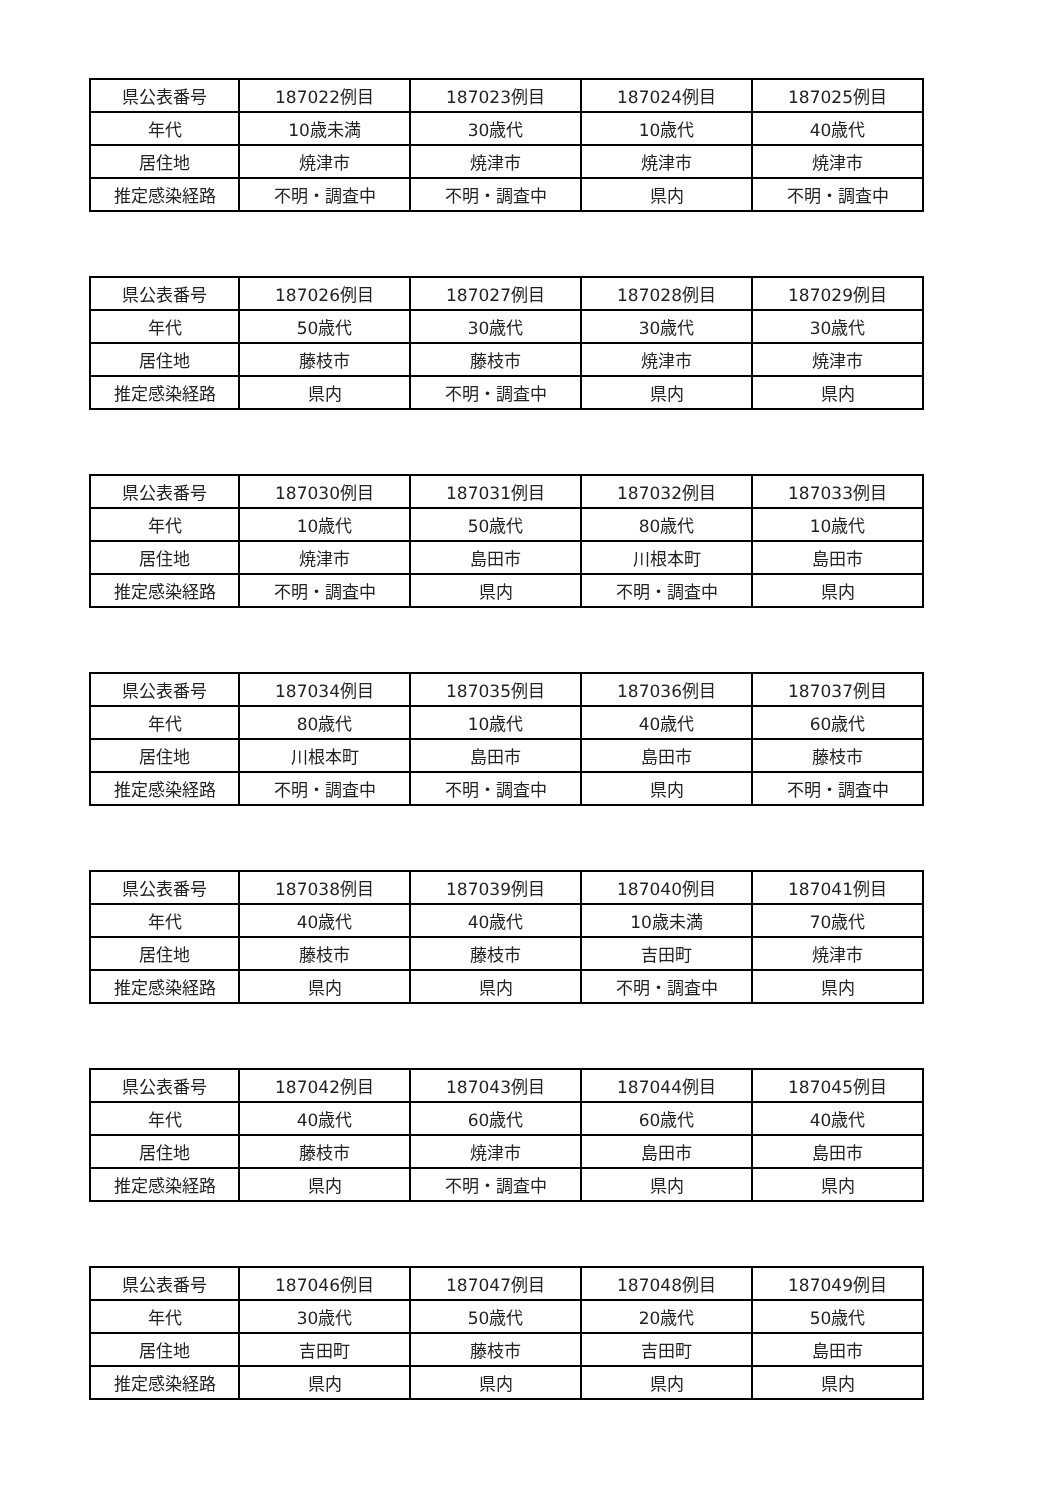| 県公表番号 | 187022例目 | 187023例目 | 187024例目 | 187025例目 |
| 年代 | 10歳未満 | 30歳代 | 10歳代 | 40歳代 |
| 居住地 | 焼津市 | 焼津市 | 焼津市 | 焼津市 |
| 推定感染経路 | 不明・調査中 | 不明・調査中 | 県内 | 不明・調査中 |
| 県公表番号 | 187026例目 | 187027例目 | 187028例目 | 187029例目 |
| 年代 | 50歳代 | 30歳代 | 30歳代 | 30歳代 |
| 居住地 | 藤枝市 | 藤枝市 | 焼津市 | 焼津市 |
| 推定感染経路 | 県内 | 不明・調査中 | 県内 | 県内 |
| 県公表番号 | 187030例目 | 187031例目 | 187032例目 | 187033例目 |
| 年代 | 10歳代 | 50歳代 | 80歳代 | 10歳代 |
| 居住地 | 焼津市 | 島田市 | 川根本町 | 島田市 |
| 推定感染経路 | 不明・調査中 | 県内 | 不明・調査中 | 県内 |
| 県公表番号 | 187034例目 | 187035例目 | 187036例目 | 187037例目 |
| 年代 | 80歳代 | 10歳代 | 40歳代 | 60歳代 |
| 居住地 | 川根本町 | 島田市 | 島田市 | 藤枝市 |
| 推定感染経路 | 不明・調査中 | 不明・調査中 | 県内 | 不明・調査中 |
| 県公表番号 | 187038例目 | 187039例目 | 187040例目 | 187041例目 |
| 年代 | 40歳代 | 40歳代 | 10歳未満 | 70歳代 |
| 居住地 | 藤枝市 | 藤枝市 | 吉田町 | 焼津市 |
| 推定感染経路 | 県内 | 県内 | 不明・調査中 | 県内 |
| 県公表番号 | 187042例目 | 187043例目 | 187044例目 | 187045例目 |
| 年代 | 40歳代 | 60歳代 | 60歳代 | 40歳代 |
| 居住地 | 藤枝市 | 焼津市 | 島田市 | 島田市 |
| 推定感染経路 | 県内 | 不明・調査中 | 県内 | 県内 |
| 県公表番号 | 187046例目 | 187047例目 | 187048例目 | 187049例目 |
| 年代 | 30歳代 | 50歳代 | 20歳代 | 50歳代 |
| 居住地 | 吉田町 | 藤枝市 | 吉田町 | 島田市 |
| 推定感染経路 | 県内 | 県内 | 県内 | 県内 |